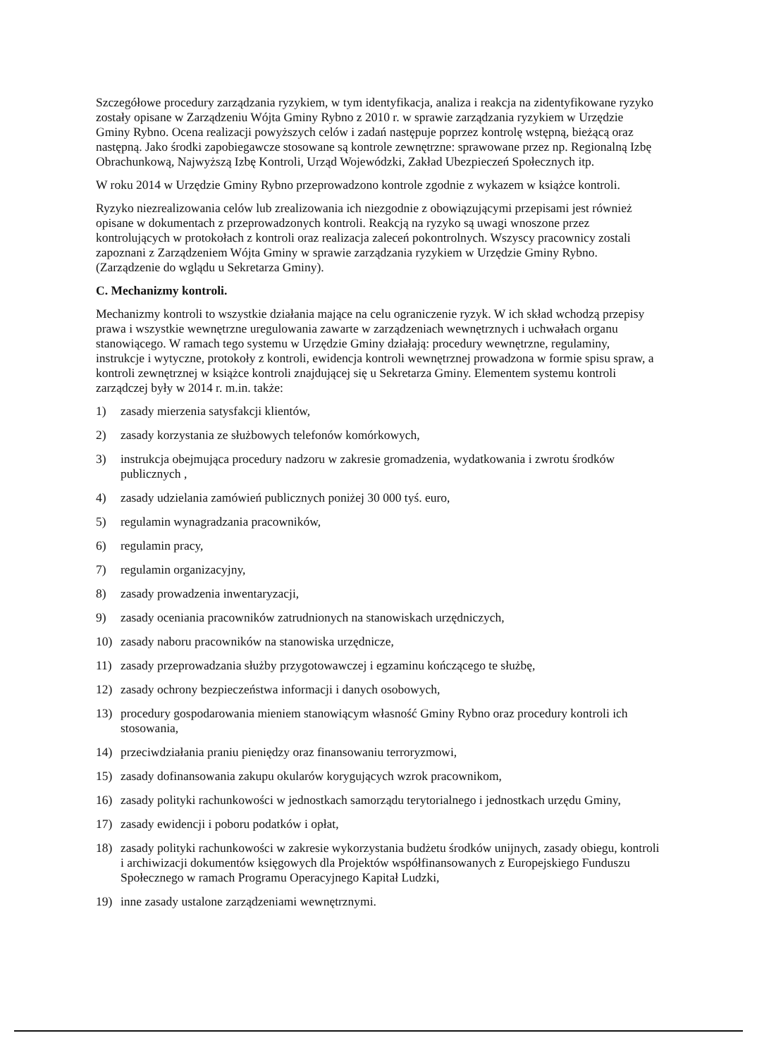Szczegółowe procedury zarządzania ryzykiem, w tym identyfikacja, analiza i reakcja na zidentyfikowane ryzyko zostały opisane w Zarządzeniu Wójta Gminy Rybno z 2010 r. w sprawie zarządzania ryzykiem w Urzędzie Gminy Rybno. Ocena realizacji powyższych celów i zadań następuje poprzez kontrolę wstępną, bieżącą oraz następną. Jako środki zapobiegawcze stosowane są kontrole zewnętrzne: sprawowane przez np. Regionalną Izbę Obrachunkową, Najwyższą Izbę Kontroli, Urząd Wojewódzki, Zakład Ubezpieczeń Społecznych itp.
W roku 2014 w Urzędzie Gminy Rybno przeprowadzono kontrole zgodnie z wykazem w książce kontroli.
Ryzyko niezrealizowania celów lub zrealizowania ich niezgodnie z obowiązującymi przepisami jest również opisane w dokumentach z przeprowadzonych kontroli. Reakcją na ryzyko są uwagi wnoszone przez kontrolujących w protokołach z kontroli oraz realizacja zaleceń pokontrolnych. Wszyscy pracownicy zostali zapoznani z Zarządzeniem Wójta Gminy w sprawie zarządzania ryzykiem w Urzędzie Gminy Rybno. (Zarządzenie do wglądu u Sekretarza Gminy).
C. Mechanizmy kontroli.
Mechanizmy kontroli to wszystkie działania mające na celu ograniczenie ryzyk. W ich skład wchodzą przepisy prawa i wszystkie wewnętrzne uregulowania zawarte w zarządzeniach wewnętrznych i uchwałach organu stanowiącego. W ramach tego systemu w Urzędzie Gminy działają: procedury wewnętrzne, regulaminy, instrukcje i wytyczne, protokoły z kontroli, ewidencja kontroli wewnętrznej prowadzona w formie spisu spraw, a kontroli zewnętrznej w książce kontroli znajdującej się u Sekretarza Gminy. Elementem systemu kontroli zarządczej były w 2014 r. m.in. także:
1) zasady mierzenia satysfakcji klientów,
2) zasady korzystania ze służbowych telefonów komórkowych,
3) instrukcja obejmująca procedury nadzoru w zakresie gromadzenia, wydatkowania i zwrotu środków publicznych ,
4) zasady udzielania zamówień publicznych poniżej 30 000 tyś. euro,
5) regulamin wynagradzania pracowników,
6) regulamin pracy,
7) regulamin organizacyjny,
8) zasady prowadzenia inwentaryzacji,
9) zasady oceniania pracowników zatrudnionych na stanowiskach urzędniczych,
10) zasady naboru pracowników na stanowiska urzędnicze,
11) zasady przeprowadzania służby przygotowawczej i egzaminu kończącego te służbę,
12) zasady ochrony bezpieczeństwa informacji i danych osobowych,
13) procedury gospodarowania mieniem stanowiącym własność Gminy Rybno oraz procedury kontroli ich stosowania,
14) przeciwdziałania praniu pieniędzy oraz finansowaniu terroryzmowi,
15) zasady dofinansowania zakupu okularów korygujących wzrok pracownikom,
16) zasady polityki rachunkowości w jednostkach samorządu terytorialnego i jednostkach urzędu Gminy,
17) zasady ewidencji i poboru podatków i opłat,
18) zasady polityki rachunkowości w zakresie wykorzystania budżetu środków unijnych, zasady obiegu, kontroli i archiwizacji dokumentów księgowych dla Projektów współfinansowanych z Europejskiego Funduszu Społecznego w ramach Programu Operacyjnego Kapitał Ludzki,
19) inne zasady ustalone zarządzeniami wewnętrznymi.